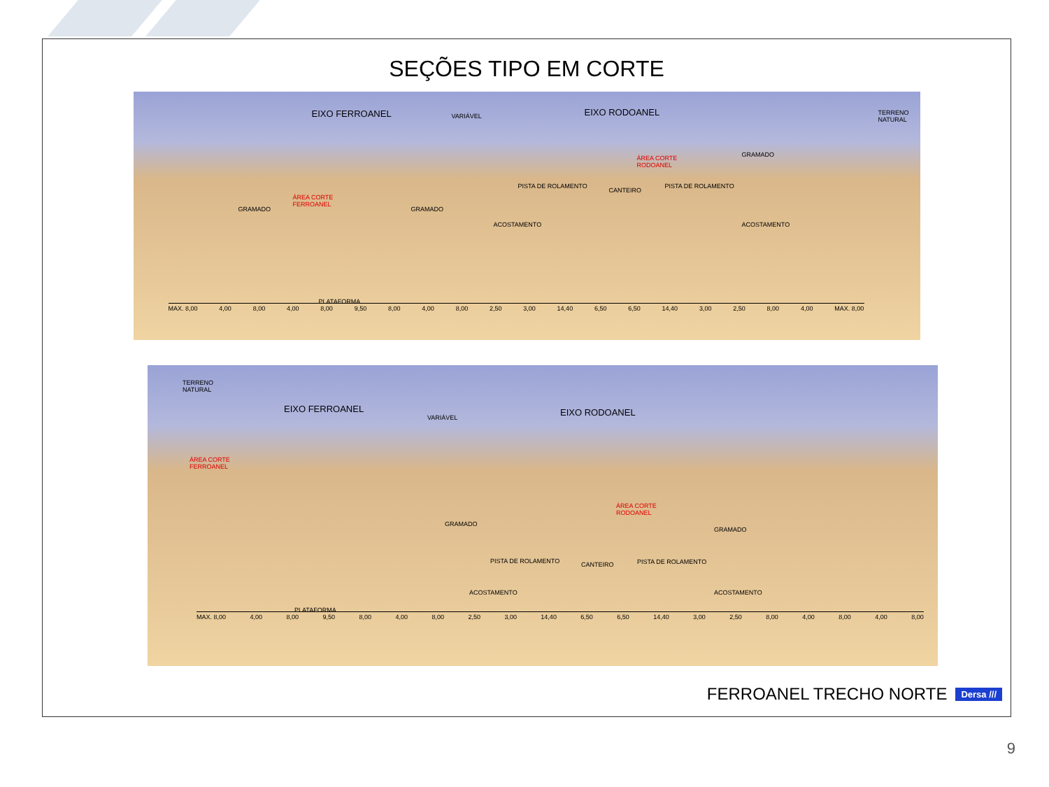SEÇÕES TIPO EM CORTE
EIXO FERROANEL VARIÁVEL EIXO RODOANEL TERRENO
NATURAL
ÁREA CORTE
RODOANEL
GRAMADO
ÁREA CORTE
FERROANEL
GRAMADO GRAMADO
PISTA DE ROLAMENTO
CANTEIRO
PISTA DE ROLAMENTO
ACOSTAMENTO ACOSTAMENTO
PLATAFORMA
MAX. 8,00 4,00 8,00 4,00 8,00 9,50 8,00 4,00 8,00 2,50 3,00 14,40 6,50 6,50 14,40 3,00 2,50 8,00 4,00 MAX. 8,00
TERRENO
NATURAL
EIXO FERROANEL
VARIÁVEL EIXO RODOANEL
ÁREA CORTE
FERROANEL
ÁREA CORTE
RODOANEL
GRAMADO
GRAMADO
PISTA DE ROLAMENTO CANTEIRO PISTA DE ROLAMENTO
PLATAFORMA
ACOSTAMENTO ACOSTAMENTO
MAX. 8,00 4,00 8,00 9,50 8,00 4,00 8,00 2,50 3,00 14,40 6,50 6,50 14,40 3,00 2,50 8,00 4,00 8,00 4,00 8,00
FERROANEL TRECHO NORTE Dersa ///
9